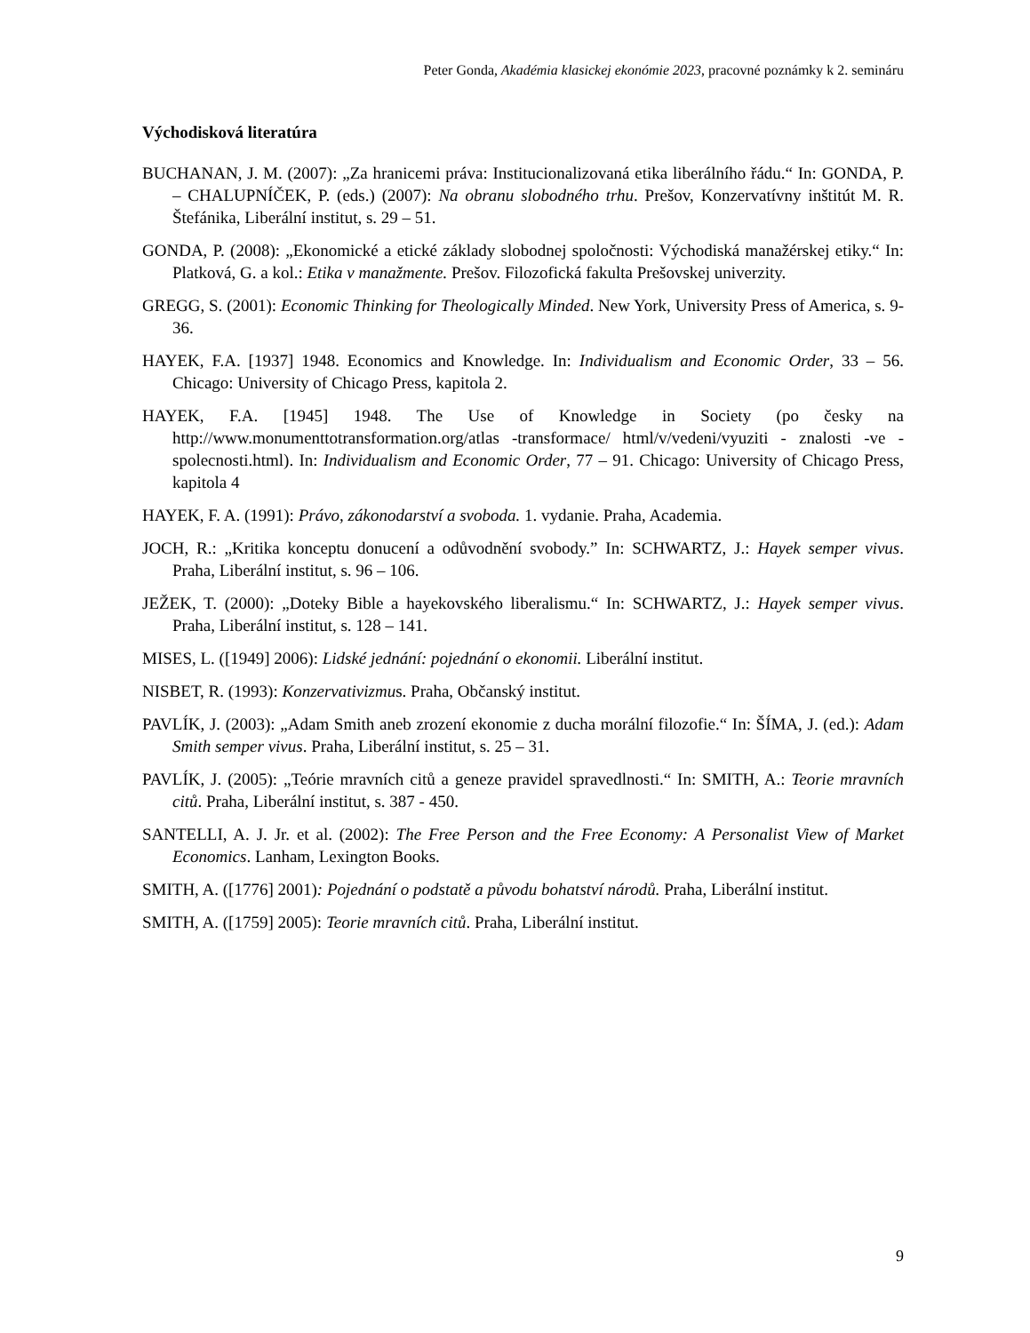Peter Gonda, Akadémia klasickej ekonómie 2023, pracovné poznámky k 2. semináru
Východisková literatúra
BUCHANAN, J. M. (2007): „Za hranicemi práva: Institucionalizovaná etika liberálního řádu.“ In: GONDA, P. – CHALUPNÍČEK, P. (eds.) (2007): Na obranu slobodného trhu. Prešov, Konzervatívny inštitút M. R. Štefánika, Liberální institut, s. 29 – 51.
GONDA, P. (2008): „Ekonomické a etické základy slobodnej spoločnosti: Východiská manažérskej etiky.“ In: Platková, G. a kol.: Etika v manažmente. Prešov. Filozofická fakulta Prešovskej univerzity.
GREGG, S. (2001): Economic Thinking for Theologically Minded. New York, University Press of America, s. 9-36.
HAYEK, F.A. [1937] 1948. Economics and Knowledge. In: Individualism and Economic Order, 33 – 56. Chicago: University of Chicago Press, kapitola 2.
HAYEK, F.A. [1945] 1948. The Use of Knowledge in Society (po česky na http://www.monumenttotransformation.org/atlas -transformace/ html/v/vedeni/vyuziti - znalosti -ve -spolecnosti.html). In: Individualism and Economic Order, 77 – 91. Chicago: University of Chicago Press, kapitola 4
HAYEK, F. A. (1991): Právo, zákonodarství a svoboda. 1. vydanie. Praha, Academia.
JOCH, R.: „Kritika konceptu donucení a odůvodnění svobody.” In: SCHWARTZ, J.: Hayek semper vivus. Praha, Liberální institut, s. 96 – 106.
JEŽEK, T. (2000): „Doteky Bible a hayekovského liberalismu.“ In: SCHWARTZ, J.: Hayek semper vivus. Praha, Liberální institut, s. 128 – 141.
MISES, L. ([1949] 2006): Lidské jednání: pojednání o ekonomii. Liberální institut.
NISBET, R. (1993): Konzervativizmus. Praha, Občanský institut.
PAVLÍK, J. (2003): „Adam Smith aneb zrození ekonomie z ducha morální filozofie.“ In: ŠÍMA, J. (ed.): Adam Smith semper vivus. Praha, Liberální institut, s. 25 – 31.
PAVLÍK, J. (2005): „Teórie mravních citů a geneze pravidel spravedlnosti.“ In: SMITH, A.: Teorie mravních citů. Praha, Liberální institut, s. 387 - 450.
SANTELLI, A. J. Jr. et al. (2002): The Free Person and the Free Economy: A Personalist View of Market Economics. Lanham, Lexington Books.
SMITH, A. ([1776] 2001): Pojednání o podstatě a původu bohatství národů. Praha, Liberální institut.
SMITH, A. ([1759] 2005): Teorie mravních citů. Praha, Liberální institut.
9